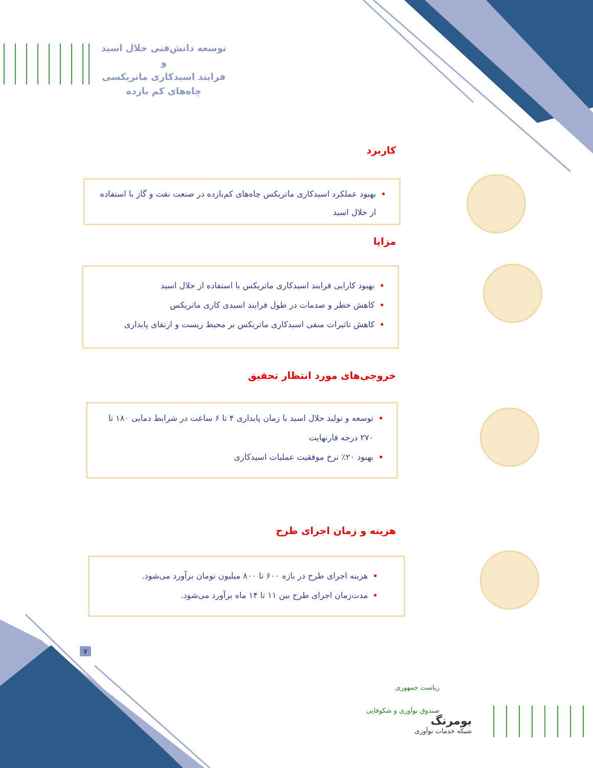توسعه دانش‌فنی حلال اسید و
فرایند اسیدکاری ماتریکسی
چاه‌های کم بازده
کاربرد
بهبود عملکرد اسیدکاری ماتریکس چاه‌های کم‌بازده در صنعت نفت و گاز با استفاده از حلال اسید
مزایا
بهبود کارایی فرایند اسیدکاری ماتریکس با استفاده از حلال اسید
کاهش خطر و صدمات در طول فرایند اسیدی کاری ماتریکس
کاهش تاثیرات منفی اسیدکاری ماتریکس بر محیط زیست و ارتقای پایداری
خروجی‌های مورد انتظار تحقیق
توسعه و تولید حلال اسید با زمان پایداری ۴ تا ۶ ساعت در شرایط دمایی ۱۸۰ تا ۲۷۰ درجه فارنهایت
بهبود ۲۰٪ نرخ موفقیت عملیات اسیدکاری
هزینه و زمان اجرای طرح
هزینه اجرای طرح در بازه ۶۰۰ تا ۸۰۰ میلیون تومان برآورد می‌شود.
مدت‌زمان اجرای طرح بین ۱۱ تا ۱۴ ماه برآورد می‌شود.
۷
ریاست جمهوری
صندوق نوآوری و شکوفایی
بومرنگ
شبکه خدمات نوآوری